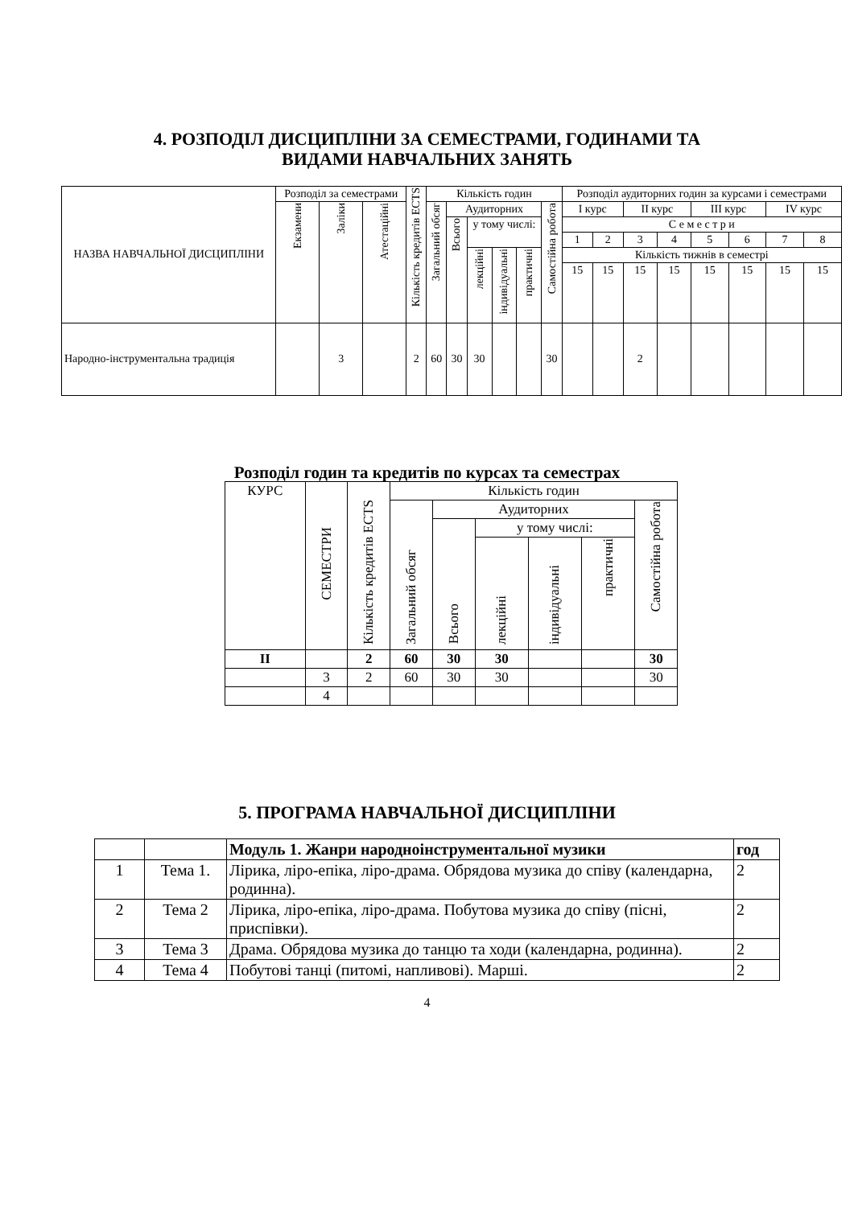4. РОЗПОДІЛ ДИСЦИПЛІНИ ЗА СЕМЕСТРАМИ, ГОДИНАМИ ТА
ВИДАМИ НАВЧАЛЬНИХ ЗАНЯТЬ
| НАЗВА НАВЧАЛЬНОЇ ДИСЦИПЛІНИ | Розподіл за семестрами | | | Кількість кредитів ECTS | Кількість годин | | | | | | Розподіл аудиторних годин за курсами і семестрами | | | | | | | |
| --- | --- | --- | --- | --- | --- | --- | --- | --- | --- | --- | --- | --- | --- | --- | --- | --- | --- | --- |
| | Екзамени | Заліки | Атестаційні | | Загальний обсяг | Аудиторних | | | | Самостійна робота | I курс | | II курс | | III курс | | IV курс | |
| | | | | | | Всього | у тому числі: | | | | С е м е с т р и | | | | | | | |
| | | | | | | | | | | | 1 | 2 | 3 | 4 | 5 | 6 | 7 | 8 |
| | | | | | | | лекційні | індивідуальні | практичні | | Кількість тижнів в семестрі | | | | | | | |
| | | | | | | | | | | | 15 | 15 | 15 | 15 | 15 | 15 | 15 | 15 |
| Народно-інструментальна традиція | | 3 | | 2 | 60 | 30 | 30 | | | 30 | | | 2 | | | | | |
Розподіл годин та кредитів по курсах та семестрах
| КУРС | СЕМЕСТРИ | Кількість кредитів ECTS | Кількість годин | | | | | |
| --- | --- | --- | --- | --- | --- | --- | --- | --- |
| | | | Загальний обсяг | Аудиторних | | | | Самостійна робота |
| | | | | Всього | у тому числі: | | | |
| | | | | | лекційні | індивідуальні | практичні | |
| II | | 2 | 60 | 30 | 30 | | | 30 |
| | 3 | 2 | 60 | 30 | 30 | | | 30 |
| | 4 | | | | | | | |
5. ПРОГРАМА НАВЧАЛЬНОЇ ДИСЦИПЛІНИ
| | | Модуль 1. Жанри народноінструментальної музики | год |
| 1 | Тема 1. | Лірика, ліро-епіка, ліро-драма. Обрядова музика до співу (календарна, родинна). | 2 |
| 2 | Тема 2 | Лірика, ліро-епіка, ліро-драма. Побутова музика до співу (пісні, приспівки). | 2 |
| 3 | Тема 3 | Драма. Обрядова музика до танцю та ходи (календарна, родинна). | 2 |
| 4 | Тема 4 | Побутові танці (питомі, напливові). Марші. | 2 |
4